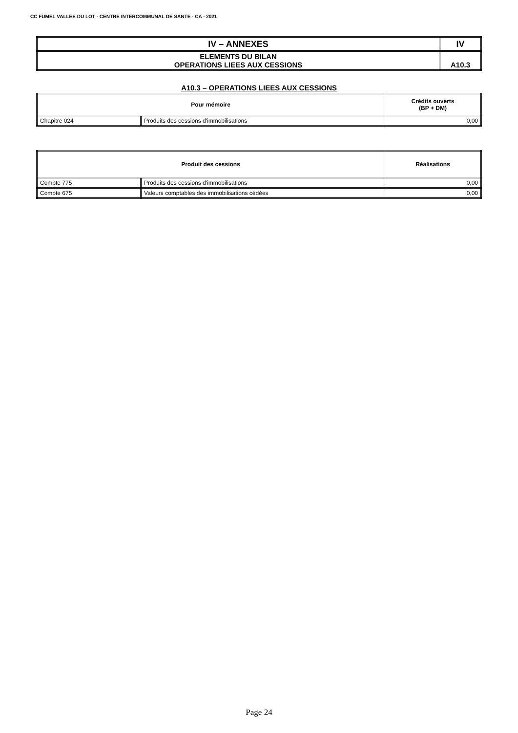CC FUMEL VALLEE DU LOT - CENTRE INTERCOMMUNAL DE SANTE - CA - 2021
| IV – ANNEXES | IV |
| ELEMENTS DU BILAN OPERATIONS LIEES AUX CESSIONS | A10.3 |
A10.3 – OPERATIONS LIEES AUX CESSIONS
| Pour mémoire | | Crédits ouverts (BP + DM) |
| --- | --- | --- |
| Chapitre 024 | Produits des cessions d'immobilisations | 0,00 |
| Produit des cessions | | Réalisations |
| --- | --- | --- |
| Compte 775 | Produits des cessions d'immobilisations | 0,00 |
| Compte 675 | Valeurs comptables des immobilisations cédées | 0,00 |
Page 24